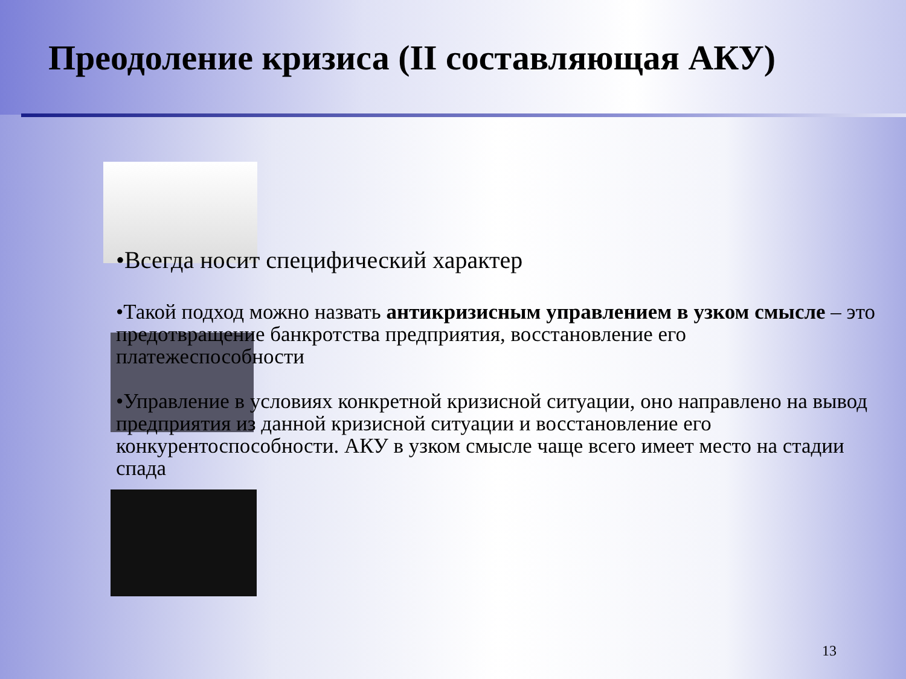Преодоление кризиса (II составляющая АКУ)
•Всегда носит специфический характер
•Такой подход можно назвать антикризисным управлением в узком смысле – это предотвращение банкротства предприятия, восстановление его платежеспособности
•Управление в условиях конкретной кризисной ситуации, оно направлено на вывод предприятия из данной кризисной ситуации и восстановление его конкурентоспособности. АКУ в узком смысле чаще всего имеет место на стадии спада
13